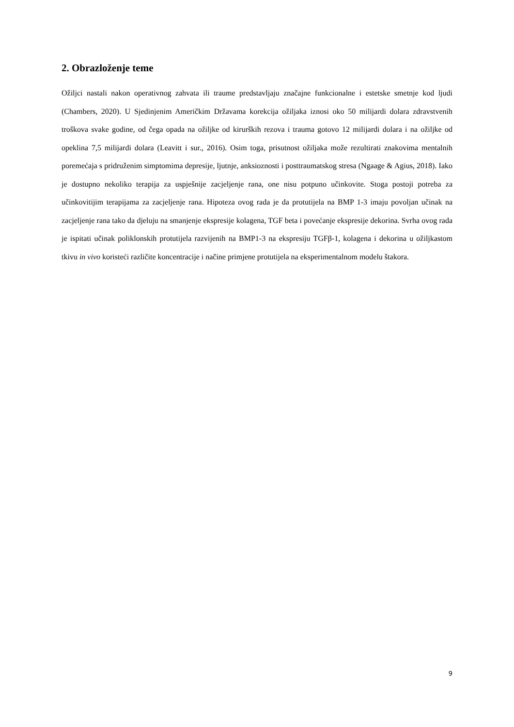2. Obrazloženje teme
Ožiljci nastali nakon operativnog zahvata ili traume predstavljaju značajne funkcionalne i estetske smetnje kod ljudi (Chambers, 2020). U Sjedinjenim Američkim Državama korekcija ožiljaka iznosi oko 50 milijardi dolara zdravstvenih troškova svake godine, od čega opada na ožiljke od kirurških rezova i trauma gotovo 12 milijardi dolara i na ožiljke od opeklina 7,5 milijardi dolara (Leavitt i sur., 2016). Osim toga, prisutnost ožiljaka može rezultirati znakovima mentalnih poremećaja s pridruženim simptomima depresije, ljutnje, anksioznosti i posttraumatskog stresa (Ngaage & Agius, 2018). Iako je dostupno nekoliko terapija za uspješnije zacjeljenje rana, one nisu potpuno učinkovite. Stoga postoji potreba za učinkovitijim terapijama za zacjeljenje rana. Hipoteza ovog rada je da protutijela na BMP 1-3 imaju povoljan učinak na zacjeljenje rana tako da djeluju na smanjenje ekspresije kolagena, TGF beta i povećanje ekspresije dekorina. Svrha ovog rada je ispitati učinak poliklonskih protutijela razvijenih na BMP1-3 na ekspresiju TGFβ-1, kolagena i dekorina u ožiljkastom tkivu in vivo koristeći različite koncentracije i načine primjene protutijela na eksperimentalnom modelu štakora.
9